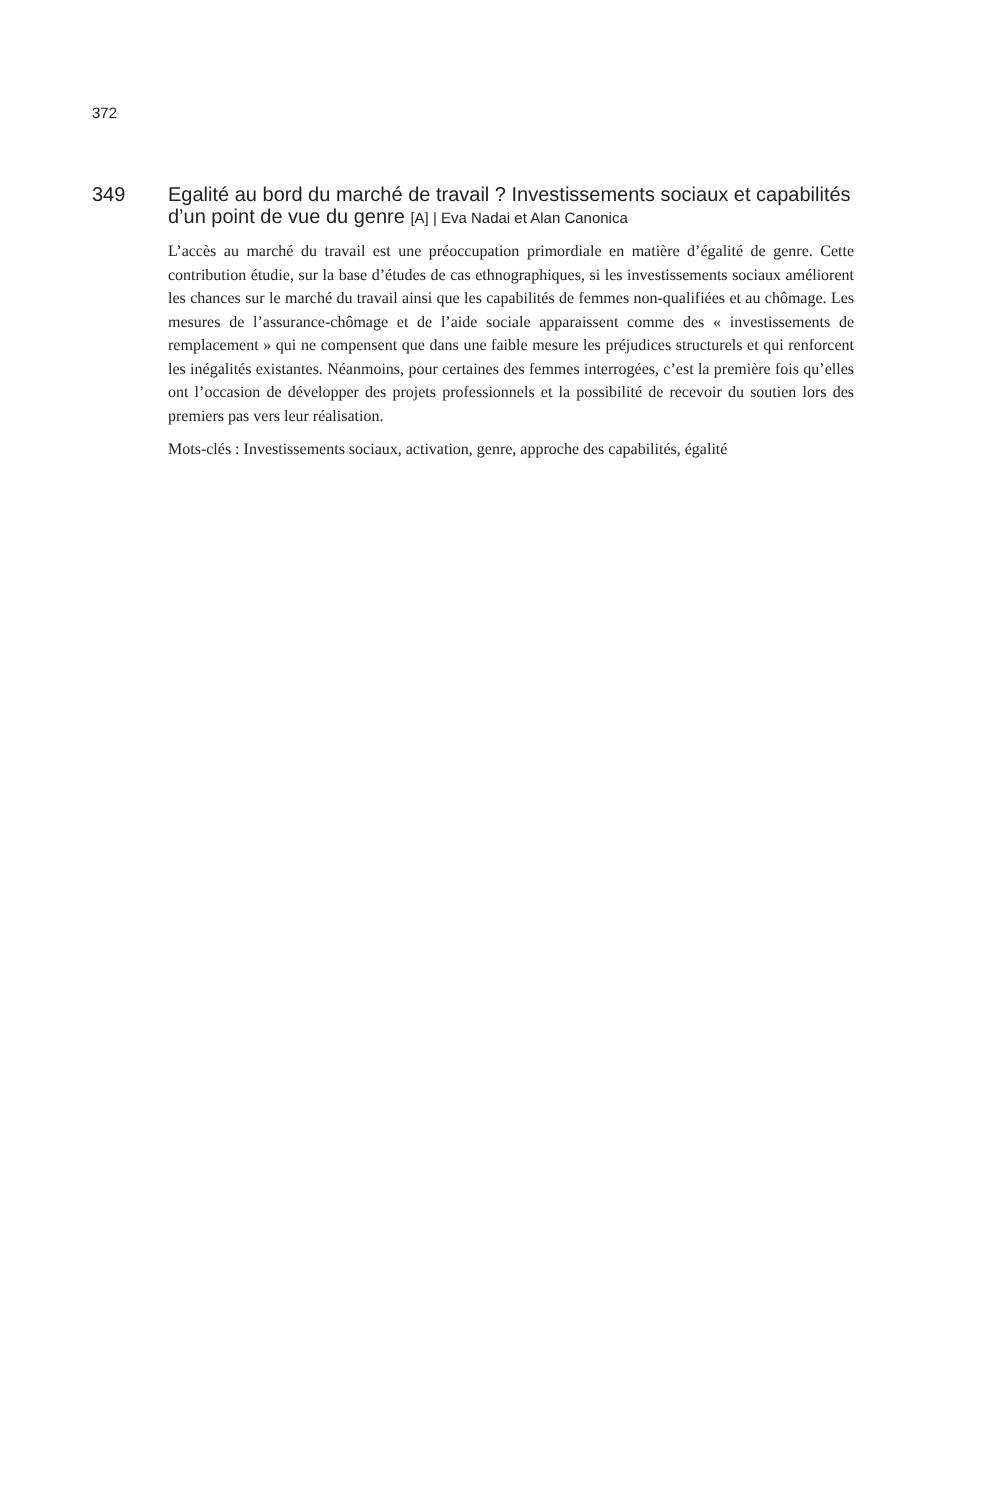372
349 Egalité au bord du marché de travail ? Investissements sociaux et capabilités d’un point de vue du genre [A] | Eva Nadai et Alan Canonica
L’accès au marché du travail est une préoccupation primordiale en matière d’égalité de genre. Cette contribution étudie, sur la base d’études de cas ethnographiques, si les investissements sociaux améliorent les chances sur le marché du travail ainsi que les capabilités de femmes non-qualifiées et au chômage. Les mesures de l’assurance-chômage et de l’aide sociale apparaissent comme des « investissements de remplacement » qui ne compensent que dans une faible mesure les préjudices structurels et qui renforcent les inégalités existantes. Néanmoins, pour certaines des femmes interrogées, c’est la première fois qu’elles ont l’occasion de développer des projets professionnels et la possibilité de recevoir du soutien lors des premiers pas vers leur réalisation.
Mots-clés : Investissements sociaux, activation, genre, approche des capabilités, égalité